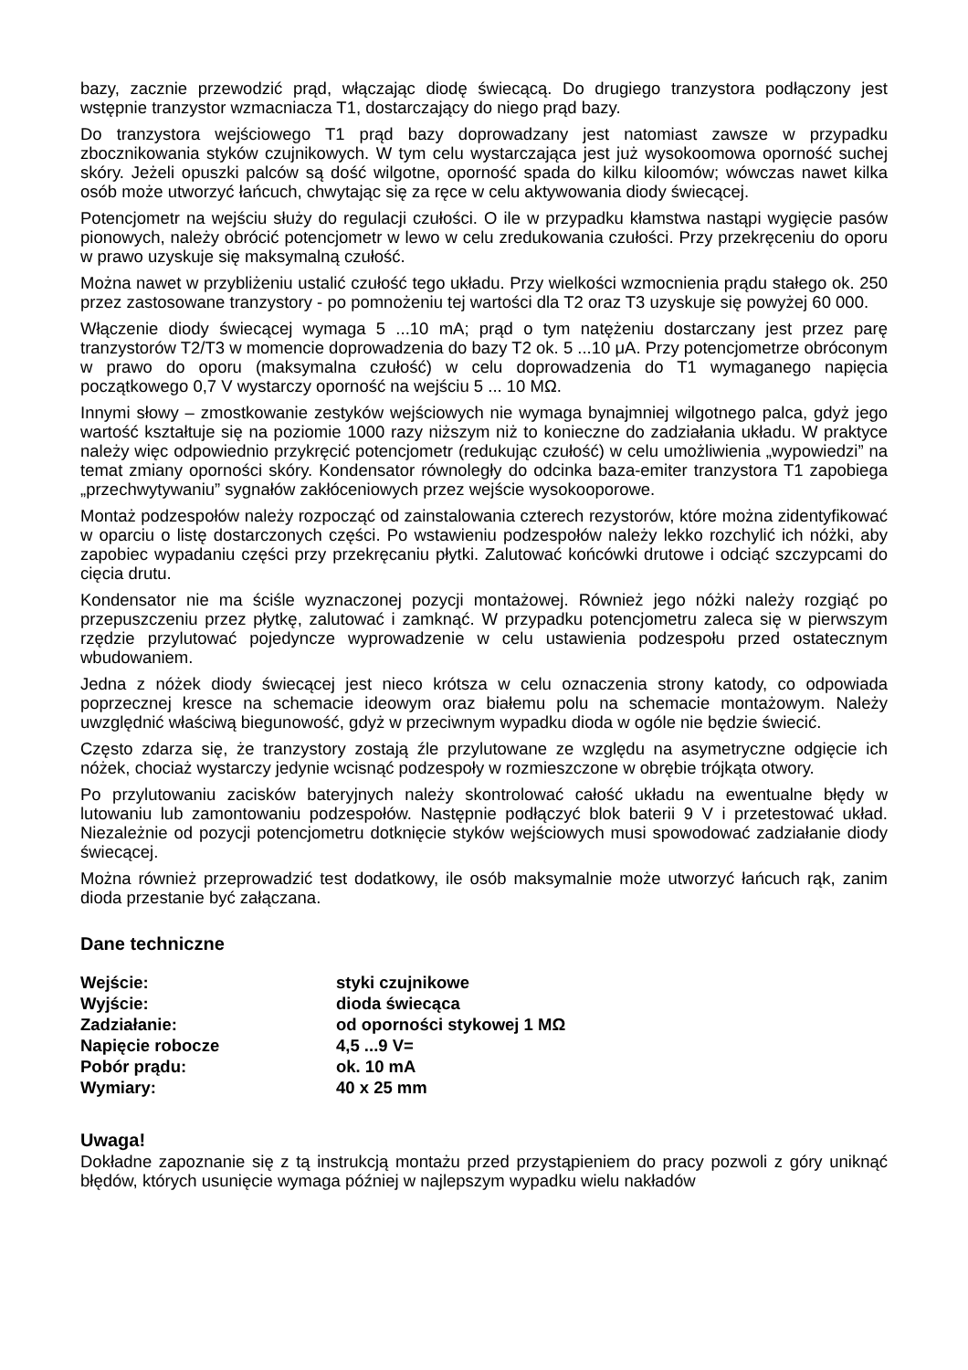bazy, zacznie przewodzić prąd, włączając diodę świecącą. Do drugiego tranzystora podłączony jest wstępnie tranzystor wzmacniacza T1, dostarczający do niego prąd bazy.
Do tranzystora wejściowego T1 prąd bazy doprowadzany jest natomiast zawsze w przypadku zbocznikowania styków czujnikowych. W tym celu wystarczająca jest już wysokoomowa oporność suchej skóry. Jeżeli opuszki palców są dość wilgotne, oporność spada do kilku kiloomów; wówczas nawet kilka osób może utworzyć łańcuch, chwytając się za ręce w celu aktywowania diody świecącej.
Potencjometr na wejściu służy do regulacji czułości. O ile w przypadku kłamstwa nastąpi wygięcie pasów pionowych, należy obrócić potencjometr w lewo w celu zredukowania czułości. Przy przekręceniu do oporu w prawo uzyskuje się maksymalną czułość.
Można nawet w przybliżeniu ustalić czułość tego układu. Przy wielkości wzmocnienia prądu stałego ok. 250 przez zastosowane tranzystory - po pomnożeniu tej wartości dla T2 oraz T3 uzyskuje się powyżej 60 000.
Włączenie diody świecącej wymaga 5 ...10 mA; prąd o tym natężeniu dostarczany jest przez parę tranzystorów T2/T3 w momencie doprowadzenia do bazy T2 ok. 5 ...10 μA. Przy potencjometrze obróconym w prawo do oporu (maksymalna czułość) w celu doprowadzenia do T1 wymaganego napięcia początkowego 0,7 V wystarczy oporność na wejściu 5 ... 10 MΩ.
Innymi słowy – zmostkowanie zestyków wejściowych nie wymaga bynajmniej wilgotnego palca, gdyż jego wartość kształtuje się na poziomie 1000 razy niższym niż to konieczne do zadziałania układu. W praktyce należy więc odpowiednio przykręcić potencjometr (redukując czułość) w celu umożliwienia „wypowiedzi” na temat zmiany oporności skóry. Kondensator równoległy do odcinka baza-emiter tranzystora T1 zapobiega „przechwytywaniu” sygnałów zakłóceniowych przez wejście wysokooporowe.
Montaż podzespołów należy rozpocząć od zainstalowania czterech rezystorów, które można zidentyfikować w oparciu o listę dostarczonych części. Po wstawieniu podzespołów należy lekko rozchylić ich nóżki, aby zapobiec wypadaniu części przy przekręcaniu płytki. Zalutować końcówki drutowe i odciąć szczypcami do cięcia drutu.
Kondensator nie ma ściśle wyznaczonej pozycji montażowej. Również jego nóżki należy rozgiąć po przepuszczeniu przez płytkę, zalutować i zamknąć. W przypadku potencjometru zaleca się w pierwszym rzędzie przylutować pojedyncze wyprowadzenie w celu ustawienia podzespołu przed ostatecznym wbudowaniem.
Jedna z nóżek diody świecącej jest nieco krótsza w celu oznaczenia strony katody, co odpowiada poprzecznej kresce na schemacie ideowym oraz białemu polu na schemacie montażowym. Należy uwzględnić właściwą biegunowość, gdyż w przeciwnym wypadku dioda w ogóle nie będzie świecić.
Często zdarza się, że tranzystory zostają źle przylutowane ze względu na asymetryczne odgięcie ich nóżek, chociaż wystarczy jedynie wcisnąć podzespoły w rozmieszczone w obrębie trójkąta otwory.
Po przylutowaniu zacisków bateryjnych należy skontrolować całość układu na ewentualne błędy w lutowaniu lub zamontowaniu podzespołów. Następnie podłączyć blok baterii 9 V i przetestować układ. Niezależnie od pozycji potencjometru dotknięcie styków wejściowych musi spowodować zadziałanie diody świecącej.
Można również przeprowadzić test dodatkowy, ile osób maksymalnie może utworzyć łańcuch rąk, zanim dioda przestanie być załączana.
Dane techniczne
| Wejście: | styki czujnikowe |
| Wyjście: | dioda świecąca |
| Zadziałanie: | od oporności stykowej 1 MΩ |
| Napięcie robocze | 4,5 ...9 V= |
| Pobór prądu: | ok. 10 mA |
| Wymiary: | 40 x 25 mm |
Uwaga!
Dokładne zapoznanie się z tą instrukcją montażu przed przystąpieniem do pracy pozwoli z góry uniknąć błędów, których usunięcie wymaga później w najlepszym wypadku wielu nakładów